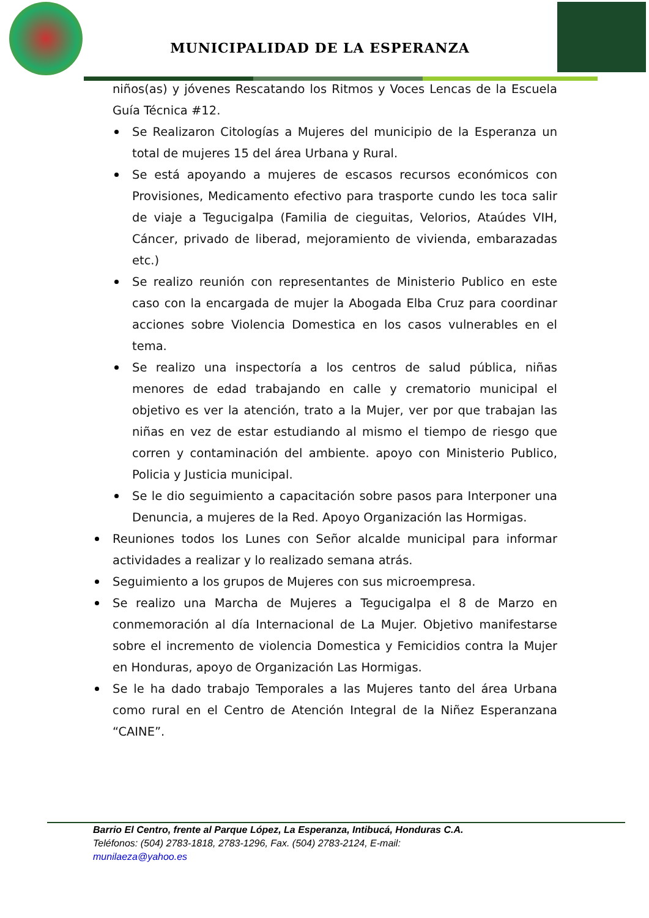MUNICIPALIDAD DE LA ESPERANZA
niños(as) y jóvenes Rescatando los Ritmos y Voces Lencas de la Escuela Guía Técnica #12.
Se Realizaron Citologías a Mujeres del municipio de la Esperanza un total de mujeres 15 del área Urbana y Rural.
Se está apoyando a mujeres de escasos recursos económicos con Provisiones, Medicamento efectivo para trasporte cundo les toca salir de viaje a Tegucigalpa (Familia de cieguitas, Velorios, Ataúdes VIH, Cáncer, privado de liberad, mejoramiento de vivienda, embarazadas etc.)
Se realizo reunión con representantes de Ministerio Publico en este caso con la encargada de mujer la Abogada Elba Cruz para coordinar acciones sobre Violencia Domestica en los casos vulnerables en el tema.
Se realizo una inspectoría a los centros de salud pública, niñas menores de edad trabajando en calle y crematorio municipal el objetivo es ver la atención, trato a la Mujer, ver por que trabajan las niñas en vez de estar estudiando al mismo el tiempo de riesgo que corren y contaminación del ambiente. apoyo con Ministerio Publico, Policia y Justicia municipal.
Se le dio seguimiento a capacitación sobre pasos para Interponer una Denuncia, a mujeres de la Red. Apoyo Organización las Hormigas.
Reuniones todos los Lunes con Señor alcalde municipal para informar actividades a realizar y lo realizado semana atrás.
Seguimiento a los grupos de Mujeres con sus microempresa.
Se realizo una Marcha de Mujeres a Tegucigalpa el 8 de Marzo en conmemoración al día Internacional de La Mujer. Objetivo manifestarse sobre el incremento de violencia Domestica y Femicidios contra la Mujer en Honduras, apoyo de Organización Las Hormigas.
Se le ha dado trabajo Temporales a las Mujeres tanto del área Urbana como rural en el Centro de Atención Integral de la Niñez Esperanzana “CAINE”.
Barrio El Centro, frente al Parque López, La Esperanza, Intibucá, Honduras C.A.
Teléfonos: (504) 2783-1818, 2783-1296, Fax. (504) 2783-2124, E-mail:
munilaeza@yahoo.es